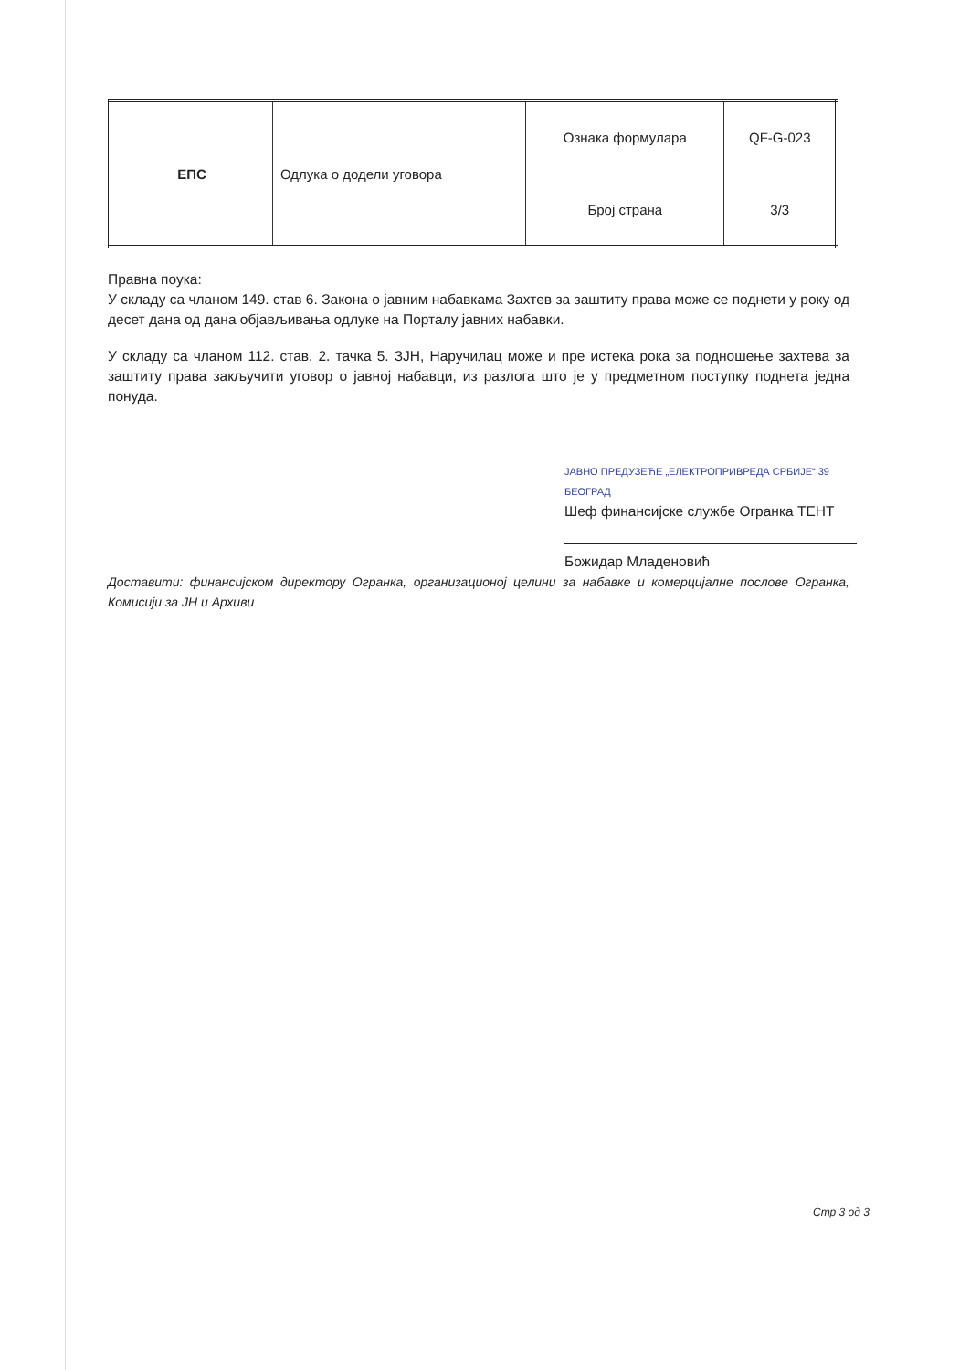| ЕПС | Одлука о додели уговора | Ознака формулара | QF-G-023 |
| | | Број страна | 3/3 |
Правна поука:
У складу са чланом 149. став 6. Закона о јавним набавкама Захтев за заштиту права може се поднети у року од десет дана од дана објављивања одлуке на Порталу јавних набавки.
У складу са чланом 112. став. 2. тачка 5. ЗЈН, Наручилац може и пре истека рока за подношење захтева за заштиту права закључити уговор о јавној набавци, из разлога што је у предметном поступку поднета једна понуда.
ЈАВНО ПРЕДУЗЕЋЕ „ЕЛЕКТРОПРИВРЕДА СРБИЈЕ“ 39 БЕОГРАД
Шеф финансијске службе Огранка ТЕНТ
Божидар Младеновић
Доставити: финансијском директору Огранка, организационој целини за набавке и комерцијалне послове Огранка, Комисији за ЈН и Архиви
Стр 3 од 3